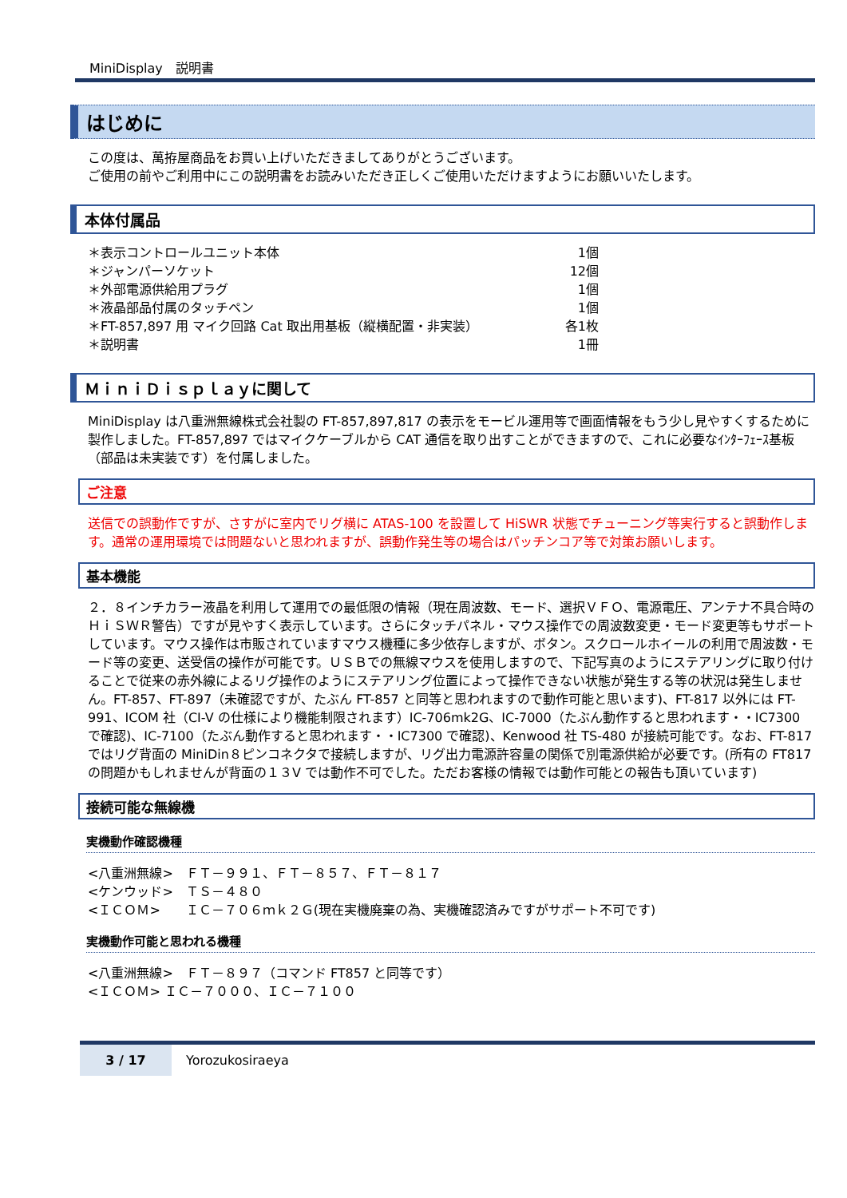MiniDisplay　説明書
はじめに
この度は、萬拵屋商品をお買い上げいただきましてありがとうございます。
ご使用の前やご利用中にこの説明書をお読みいただき正しくご使用いただけますようにお願いいたします。
本体付属品
| ＊表示コントロールユニット本体 | 1個 |
| ＊ジャンパーソケット | 12個 |
| ＊外部電源供給用プラグ | 1個 |
| ＊液晶部品付属のタッチペン | 1個 |
| ＊FT-857,897 用 マイク回路 Cat 取出用基板（縦横配置・非実装） | 各1枚 |
| ＊説明書 | 1冊 |
ＭｉｎｉＤｉｓｐｌａｙに関して
MiniDisplay は八重洲無線株式会社製の FT-857,897,817 の表示をモービル運用等で画面情報をもう少し見やすくするために製作しました。FT-857,897 ではマイクケーブルから CAT 通信を取り出すことができますので、これに必要なｲﾝﾀｰﾌｪｰｽ基板（部品は未実装です）を付属しました。
ご注意
送信での誤動作ですが、さすがに室内でリグ横に ATAS-100 を設置して HiSWR 状態でチューニング等実行すると誤動作します。通常の運用環境では問題ないと思われますが、誤動作発生等の場合はパッチンコア等で対策お願いします。
基本機能
２．８インチカラー液晶を利用して運用での最低限の情報（現在周波数、モード、選択ＶＦＯ、電源電圧、アンテナ不具合時のＨｉＳＷＲ警告）ですが見やすく表示しています。さらにタッチパネル・マウス操作での周波数変更・モード変更等もサポートしています。マウス操作は市販されていますマウス機種に多少依存しますが、ボタン。スクロールホイールの利用で周波数・モード等の変更、送受信の操作が可能です。ＵＳＢでの無線マウスを使用しますので、下記写真のようにステアリングに取り付けることで従来の赤外線によるリグ操作のようにステアリング位置によって操作できない状態が発生する等の状況は発生しません。FT-857、FT-897（未確認ですが、たぶん FT-857 と同等と思われますので動作可能と思います)、FT-817 以外には FT-991、ICOM 社（CI-V の仕様により機能制限されます）IC-706mk2G、IC-7000（たぶん動作すると思われます・・IC7300 で確認)、IC-7100（たぶん動作すると思われます・・IC7300 で確認)、Kenwood 社 TS-480 が接続可能です。なお、FT-817 ではリグ背面の MiniDin８ピンコネクタで接続しますが、リグ出力電源許容量の関係で別電源供給が必要です。(所有の FT817 の問題かもしれませんが背面の１３V では動作不可でした。ただお客様の情報では動作可能との報告も頂いています)
接続可能な無線機
実機動作確認機種
<八重洲無線>　ＦＴ－９９１、ＦＴ－８５７、ＦＴ－８１７
<ケンウッド>　ＴＳ－４８０
<ＩＣＯＭ>　　ＩＣ－７０６ｍｋ２Ｇ(現在実機廃棄の為、実機確認済みですがサポート不可です)
実機動作可能と思われる機種
<八重洲無線>　ＦＴ－８９７（コマンド FT857 と同等です）
<ＩＣＯＭ> ＩＣ－７０００、ＩＣ－７１００
3 / 17 Yorozukosiraeya